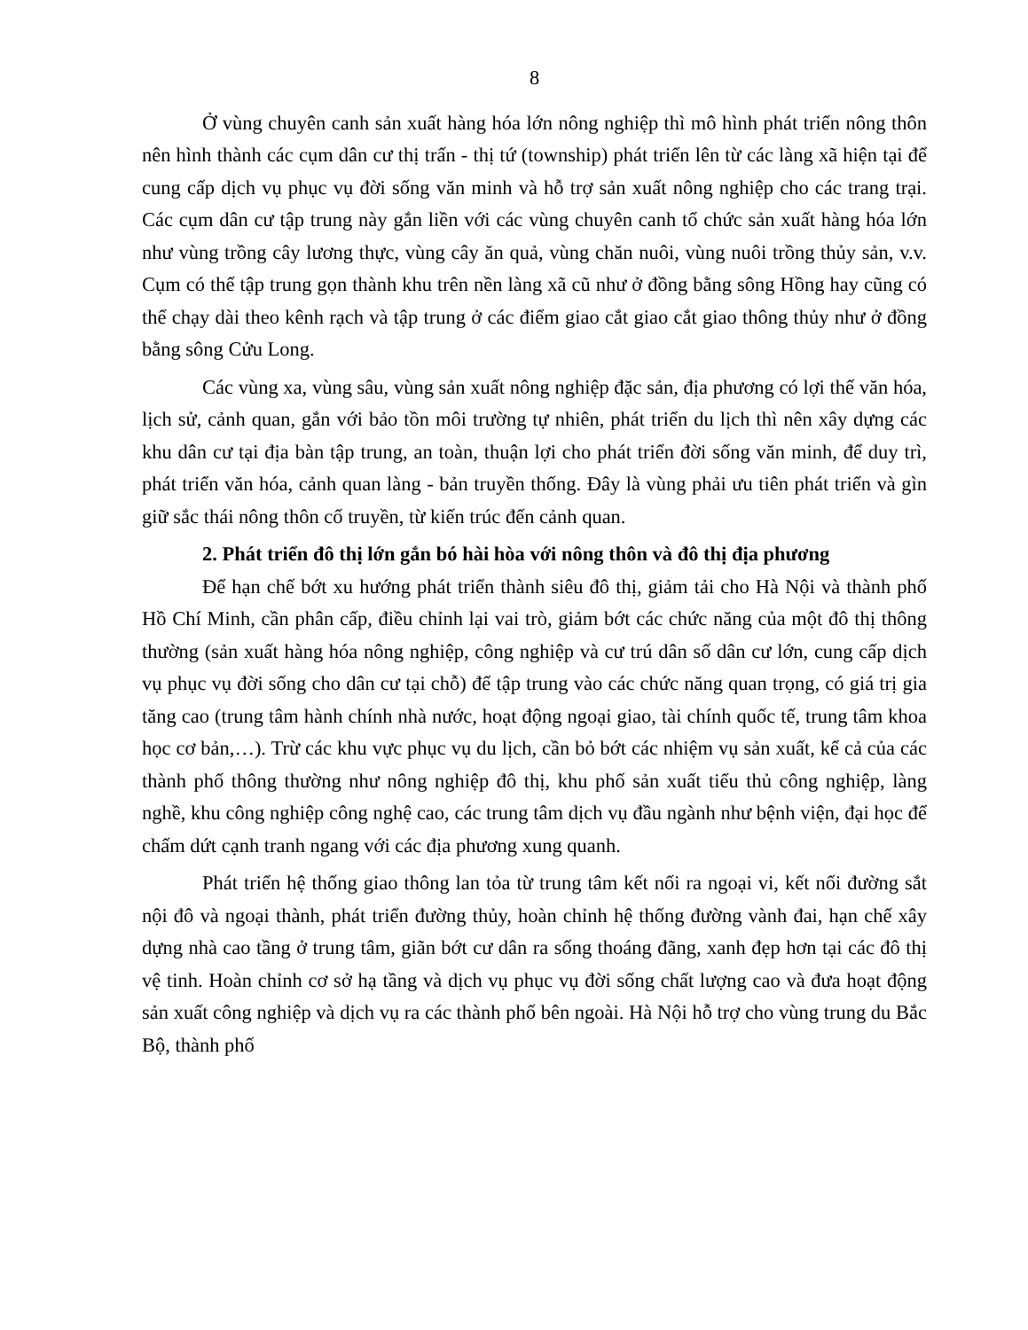8
Ở vùng chuyên canh sản xuất hàng hóa lớn nông nghiệp thì mô hình phát triển nông thôn nên hình thành các cụm dân cư thị trấn - thị tứ (township) phát triển lên từ các làng xã hiện tại để cung cấp dịch vụ phục vụ đời sống văn minh và hỗ trợ sản xuất nông nghiệp cho các trang trại. Các cụm dân cư tập trung này gắn liền với các vùng chuyên canh tổ chức sản xuất hàng hóa lớn như vùng trồng cây lương thực, vùng cây ăn quả, vùng chăn nuôi, vùng nuôi trồng thủy sản, v.v. Cụm có thể tập trung gọn thành khu trên nền làng xã cũ như ở đồng bằng sông Hồng hay cũng có thể chạy dài theo kênh rạch và tập trung ở các điểm giao cắt giao cắt giao thông thủy như ở đồng bằng sông Cửu Long.
Các vùng xa, vùng sâu, vùng sản xuất nông nghiệp đặc sản, địa phương có lợi thế văn hóa, lịch sử, cảnh quan, gắn với bảo tồn môi trường tự nhiên, phát triển du lịch thì nên xây dựng các khu dân cư tại địa bàn tập trung, an toàn, thuận lợi cho phát triển đời sống văn minh, để duy trì, phát triển văn hóa, cảnh quan làng - bản truyền thống. Đây là vùng phải ưu tiên phát triển và gìn giữ sắc thái nông thôn cổ truyền, từ kiến trúc đến cảnh quan.
2. Phát triển đô thị lớn gắn bó hài hòa với nông thôn và đô thị địa phương
Để hạn chế bớt xu hướng phát triển thành siêu đô thị, giảm tải cho Hà Nội và thành phố Hồ Chí Minh, cần phân cấp, điều chỉnh lại vai trò, giảm bớt các chức năng của một đô thị thông thường (sản xuất hàng hóa nông nghiệp, công nghiệp và cư trú dân số dân cư lớn, cung cấp dịch vụ phục vụ đời sống cho dân cư tại chỗ) để tập trung vào các chức năng quan trọng, có giá trị gia tăng cao (trung tâm hành chính nhà nước, hoạt động ngoại giao, tài chính quốc tế, trung tâm khoa học cơ bản,…). Trừ các khu vực phục vụ du lịch, cần bỏ bớt các nhiệm vụ sản xuất, kể cả của các thành phố thông thường như nông nghiệp đô thị, khu phố sản xuất tiểu thủ công nghiệp, làng nghề, khu công nghiệp công nghệ cao, các trung tâm dịch vụ đầu ngành như bệnh viện, đại học để chấm dứt cạnh tranh ngang với các địa phương xung quanh.
Phát triển hệ thống giao thông lan tỏa từ trung tâm kết nối ra ngoại vi, kết nối đường sắt nội đô và ngoại thành, phát triển đường thủy, hoàn chỉnh hệ thống đường vành đai, hạn chế xây dựng nhà cao tầng ở trung tâm, giãn bớt cư dân ra sống thoáng đãng, xanh đẹp hơn tại các đô thị vệ tinh. Hoàn chỉnh cơ sở hạ tầng và dịch vụ phục vụ đời sống chất lượng cao và đưa hoạt động sản xuất công nghiệp và dịch vụ ra các thành phố bên ngoài. Hà Nội hỗ trợ cho vùng trung du Bắc Bộ, thành phố